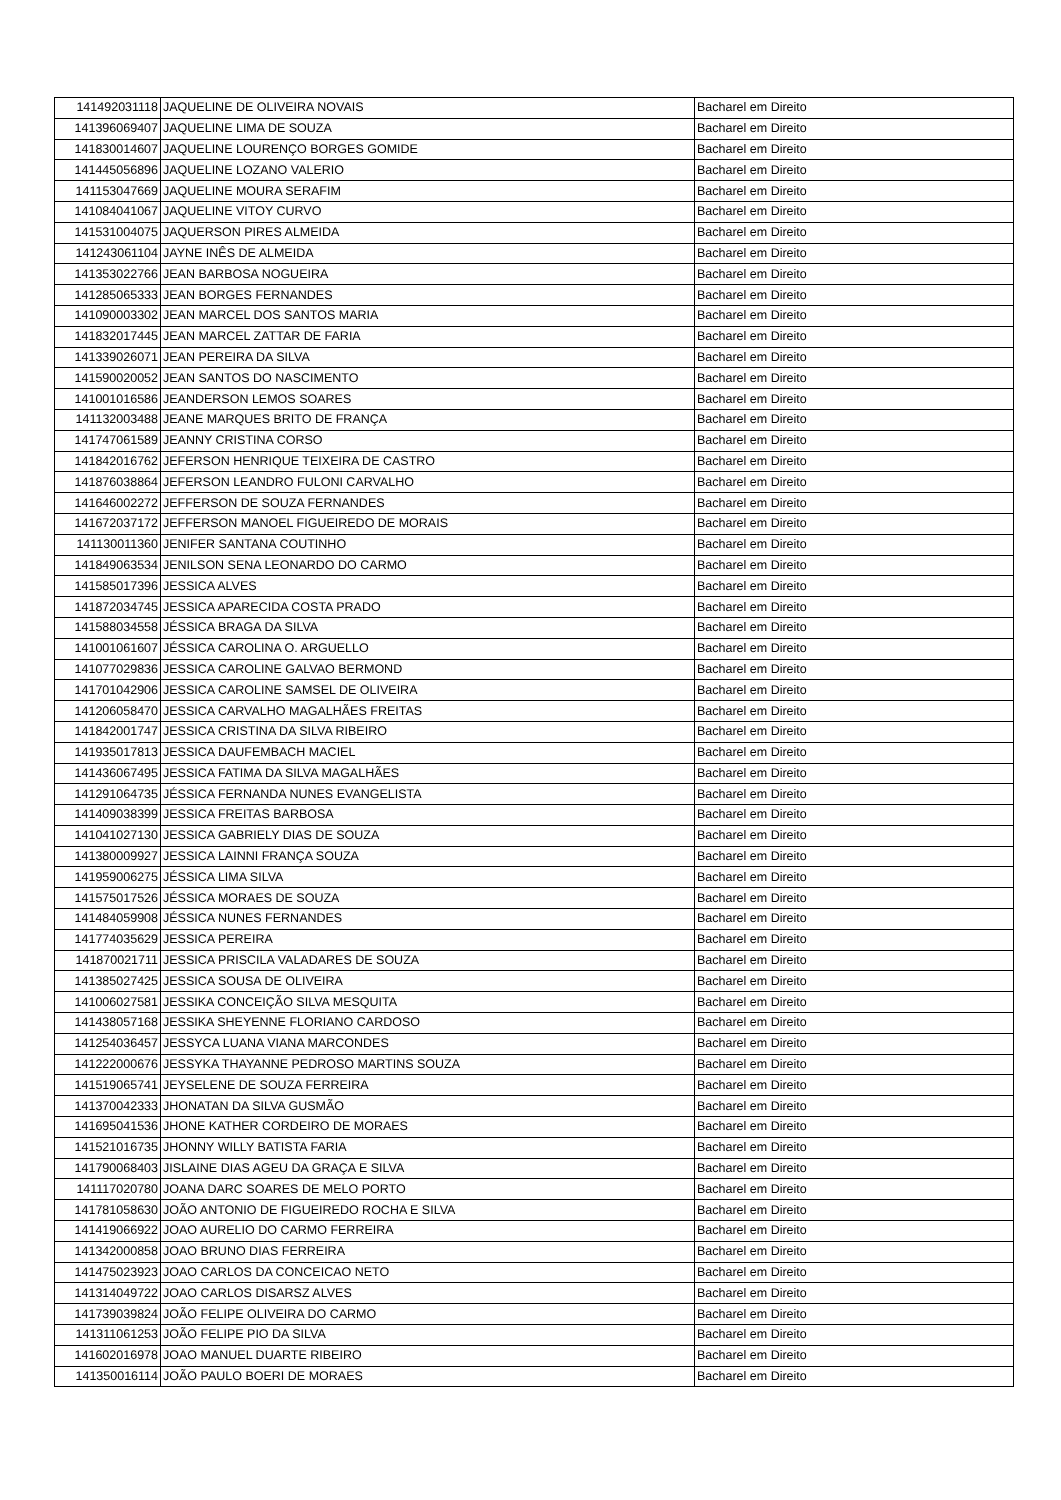| 141492031118 | JAQUELINE DE OLIVEIRA NOVAIS | Bacharel em Direito |
| 141396069407 | JAQUELINE LIMA DE SOUZA | Bacharel em Direito |
| 141830014607 | JAQUELINE LOURENÇO BORGES GOMIDE | Bacharel em Direito |
| 141445056896 | JAQUELINE LOZANO VALERIO | Bacharel em Direito |
| 141153047669 | JAQUELINE MOURA SERAFIM | Bacharel em Direito |
| 141084041067 | JAQUELINE VITOY CURVO | Bacharel em Direito |
| 141531004075 | JAQUERSON PIRES ALMEIDA | Bacharel em Direito |
| 141243061104 | JAYNE INÊS DE ALMEIDA | Bacharel em Direito |
| 141353022766 | JEAN BARBOSA NOGUEIRA | Bacharel em Direito |
| 141285065333 | JEAN BORGES FERNANDES | Bacharel em Direito |
| 141090003302 | JEAN MARCEL DOS SANTOS MARIA | Bacharel em Direito |
| 141832017445 | JEAN MARCEL ZATTAR DE FARIA | Bacharel em Direito |
| 141339026071 | JEAN PEREIRA DA SILVA | Bacharel em Direito |
| 141590020052 | JEAN SANTOS DO NASCIMENTO | Bacharel em Direito |
| 141001016586 | JEANDERSON LEMOS SOARES | Bacharel em Direito |
| 141132003488 | JEANE MARQUES BRITO DE FRANÇA | Bacharel em Direito |
| 141747061589 | JEANNY CRISTINA CORSO | Bacharel em Direito |
| 141842016762 | JEFERSON HENRIQUE TEIXEIRA DE CASTRO | Bacharel em Direito |
| 141876038864 | JEFERSON LEANDRO FULONI CARVALHO | Bacharel em Direito |
| 141646002272 | JEFFERSON DE SOUZA FERNANDES | Bacharel em Direito |
| 141672037172 | JEFFERSON MANOEL FIGUEIREDO DE MORAIS | Bacharel em Direito |
| 141130011360 | JENIFER SANTANA COUTINHO | Bacharel em Direito |
| 141849063534 | JENILSON SENA LEONARDO DO CARMO | Bacharel em Direito |
| 141585017396 | JESSICA ALVES | Bacharel em Direito |
| 141872034745 | JESSICA APARECIDA COSTA PRADO | Bacharel em Direito |
| 141588034558 | JÉSSICA BRAGA DA SILVA | Bacharel em Direito |
| 141001061607 | JÉSSICA CAROLINA O. ARGUELLO | Bacharel em Direito |
| 141077029836 | JESSICA CAROLINE GALVAO BERMOND | Bacharel em Direito |
| 141701042906 | JESSICA CAROLINE SAMSEL DE OLIVEIRA | Bacharel em Direito |
| 141206058470 | JESSICA CARVALHO MAGALHÃES FREITAS | Bacharel em Direito |
| 141842001747 | JESSICA CRISTINA DA SILVA RIBEIRO | Bacharel em Direito |
| 141935017813 | JESSICA DAUFEMBACH MACIEL | Bacharel em Direito |
| 141436067495 | JESSICA FATIMA DA SILVA MAGALHÃES | Bacharel em Direito |
| 141291064735 | JÉSSICA FERNANDA NUNES EVANGELISTA | Bacharel em Direito |
| 141409038399 | JESSICA FREITAS BARBOSA | Bacharel em Direito |
| 141041027130 | JESSICA GABRIELY DIAS DE SOUZA | Bacharel em Direito |
| 141380009927 | JESSICA LAINNI FRANÇA SOUZA | Bacharel em Direito |
| 141959006275 | JÉSSICA LIMA SILVA | Bacharel em Direito |
| 141575017526 | JÉSSICA MORAES DE SOUZA | Bacharel em Direito |
| 141484059908 | JÉSSICA NUNES FERNANDES | Bacharel em Direito |
| 141774035629 | JESSICA PEREIRA | Bacharel em Direito |
| 141870021711 | JESSICA PRISCILA VALADARES DE SOUZA | Bacharel em Direito |
| 141385027425 | JESSICA SOUSA DE OLIVEIRA | Bacharel em Direito |
| 141006027581 | JESSIKA CONCEIÇÃO SILVA MESQUITA | Bacharel em Direito |
| 141438057168 | JESSIKA SHEYENNE FLORIANO CARDOSO | Bacharel em Direito |
| 141254036457 | JESSYCA LUANA VIANA MARCONDES | Bacharel em Direito |
| 141222000676 | JESSYKA THAYANNE PEDROSO MARTINS SOUZA | Bacharel em Direito |
| 141519065741 | JEYSELENE DE SOUZA FERREIRA | Bacharel em Direito |
| 141370042333 | JHONATAN DA SILVA GUSMÃO | Bacharel em Direito |
| 141695041536 | JHONE KATHER CORDEIRO DE MORAES | Bacharel em Direito |
| 141521016735 | JHONNY WILLY BATISTA FARIA | Bacharel em Direito |
| 141790068403 | JISLAINE DIAS AGEU DA GRAÇA E SILVA | Bacharel em Direito |
| 141117020780 | JOANA DARC SOARES DE MELO PORTO | Bacharel em Direito |
| 141781058630 | JOÃO ANTONIO DE FIGUEIREDO ROCHA E SILVA | Bacharel em Direito |
| 141419066922 | JOAO AURELIO DO CARMO FERREIRA | Bacharel em Direito |
| 141342000858 | JOAO BRUNO DIAS FERREIRA | Bacharel em Direito |
| 141475023923 | JOAO CARLOS DA CONCEICAO NETO | Bacharel em Direito |
| 141314049722 | JOAO CARLOS DISARSZ ALVES | Bacharel em Direito |
| 141739039824 | JOÃO FELIPE OLIVEIRA DO CARMO | Bacharel em Direito |
| 141311061253 | JOÃO FELIPE PIO DA SILVA | Bacharel em Direito |
| 141602016978 | JOAO MANUEL DUARTE RIBEIRO | Bacharel em Direito |
| 141350016114 | JOÃO PAULO BOERI DE MORAES | Bacharel em Direito |